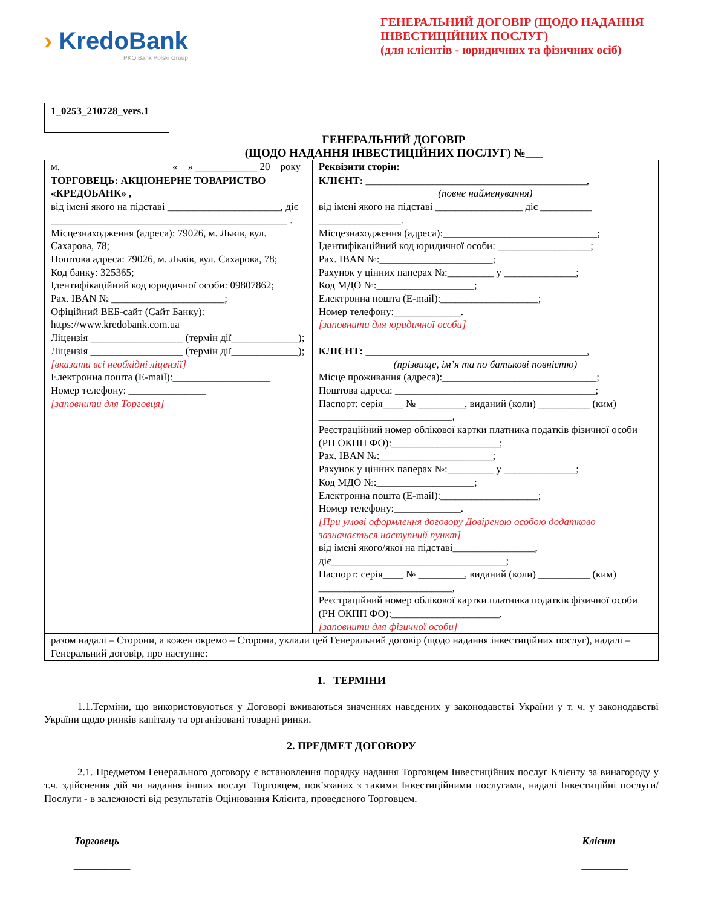› KredoBank
PKO Bank Polski Group
ГЕНЕРАЛЬНИЙ ДОГОВІР (ЩОДО НАДАННЯ ІНВЕСТИЦІЙНИХ ПОСЛУГ)
(для клієнтів - юридичних та фізичних осіб)
1_0253_210728_vers.1
ГЕНЕРАЛЬНИЙ ДОГОВІР
(ЩОДО НАДАННЯ ІНВЕСТИЦІЙНИХ ПОСЛУГ) №___
| м. | « » ____________ 20 року | | Реквізити сторін: |
| ТОРГОВЕЦЬ: АКЦІОНЕРНЕ ТОВАРИСТВО «КРЕДОБАНК» , від імені якого на підставі ______________________, діє ______________________________________________ . Місцезнаходження (адреса): 79026, м. Львів, вул. Сахарова, 78; Поштова адреса: 79026, м. Львів, вул. Сахарова, 78; Код банку: 325365; Ідентифікаційний код юридичної особи: 09807862; Рах. IBAN № ______________________; Офіційний ВЕБ-сайт (Сайт Банку): https://www.kredobank.com.ua Ліцензія __________________ (термін дії_____________); Ліцензія __________________ (термін дії_____________); [вказати всі необхідні ліцензії] Електронна пошта (E-mail):___________________ Номер телефону: _______________ [заповнити для Торговця] | | КЛІЄНТ: ___________________________________________, (повне найменування) від імені якого на підставі _________________ діє __________ ________________. Місцезнаходження (адреса):______________________________; Ідентифікаційний код юридичної особи: __________________; Рах. IBAN №:______________________; Рахунок у цінних паперах №:_________ у ______________; Код МДО №:___________________; Електронна пошта (E-mail):___________________; Номер телефону:_____________. [заповнити для юридичної особи] КЛІЄНТ: ___________________________________________, (прізвище, ім’я та по батькові повністю) Місце проживання (адреса):______________________________; Поштова адреса: _______________________________________; Паспорт: серія____ № _________, виданий (коли) __________ (ким) __________________________, Реєстраційний номер облікової картки платника податків фізичної особи (РН ОКПП ФО):_____________________; Рах. IBAN №:______________________; Рахунок у цінних паперах №:_________ у ______________; Код МДО №:___________________; Електронна пошта (E-mail):___________________; Номер телефону:_____________. [При умові оформлення договору Довіреною особою додатково зазначається наступний пункт] від імені якого/якої на підставі________________, діє__________________________________; Паспорт: серія____ № _________, виданий (коли) __________ (ким) __________________________, Реєстраційний номер облікової картки платника податків фізичної особи (РН ОКПП ФО):_____________________. [заповнити для фізичної особи] | |
| разом надалі – Сторони, а кожен окремо – Сторона, уклали цей Генеральний договір (щодо надання інвестиційних послуг), надалі – Генеральний договір, про наступне: | | | |
1. ТЕРМІНИ
1.1.Терміни, що використовуються у Договорі вживаються значеннях наведених у законодавстві України у т. ч. у законодавстві України щодо ринків капіталу та організовані товарні ринки.
2. ПРЕДМЕТ ДОГОВОРУ
2.1. Предметом Генерального договору є встановлення порядку надання Торговцем Інвестиційних послуг Клієнту за винагороду у т.ч. здійснення дій чи надання інших послуг Торговцем, пов’язаних з такими Інвестиційними послугами, надалі Інвестиційні послуги/Послуги - в залежності від результатів Оцінювання Клієнта, проведеного Торговцем.
Торговець
___________
Клієнт
_________